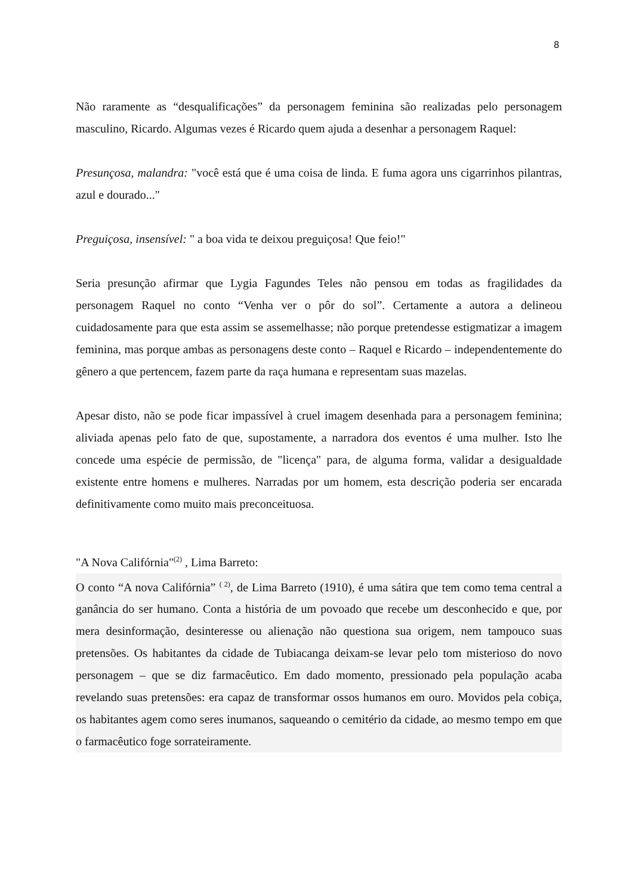8
Não raramente as “desqualificações” da personagem feminina são realizadas pelo personagem masculino, Ricardo. Algumas vezes é Ricardo quem ajuda a desenhar a personagem Raquel:
Presunçosa, malandra: "você está que é uma coisa de linda. E fuma agora uns cigarrinhos pilantras, azul e dourado..."
Preguiçosa, insensível: " a boa vida te deixou preguiçosa! Que feio!"
Seria presunção afirmar que Lygia Fagundes Teles não pensou em todas as fragilidades da personagem Raquel no conto “Venha ver o pôr do sol”. Certamente a autora a delineou cuidadosamente para que esta assim se assemelhasse; não porque pretendesse estigmatizar a imagem feminina, mas porque ambas as personagens deste conto – Raquel e Ricardo – independentemente do gênero a que pertencem, fazem parte da raça humana e representam suas mazelas.
Apesar disto, não se pode ficar impassível à cruel imagem desenhada para a personagem feminina; aliviada apenas pelo fato de que, supostamente, a narradora dos eventos é uma mulher. Isto lhe concede uma espécie de permissão, de "licença" para, de alguma forma, validar a desigualdade existente entre homens e mulheres. Narradas por um homem, esta descrição poderia ser encarada definitivamente como muito mais preconceituosa.
"A Nova Califórnia"<sup>(2)</sup> , Lima Barreto:
O conto “A nova Califórnia” <sup>( 2)</sup>, de Lima Barreto (1910), é uma sátira que tem como tema central a ganância do ser humano. Conta a história de um povoado que recebe um desconhecido e que, por mera desinformação, desinteresse ou alienação não questiona sua origem, nem tampouco suas pretensões. Os habitantes da cidade de Tubiacanga deixam-se levar pelo tom misterioso do novo personagem – que se diz farmacêutico. Em dado momento, pressionado pela população acaba revelando suas pretensões: era capaz de transformar ossos humanos em ouro. Movidos pela cobiça, os habitantes agem como seres inumanos, saqueando o cemitério da cidade, ao mesmo tempo em que o farmacêutico foge sorrateiramente.